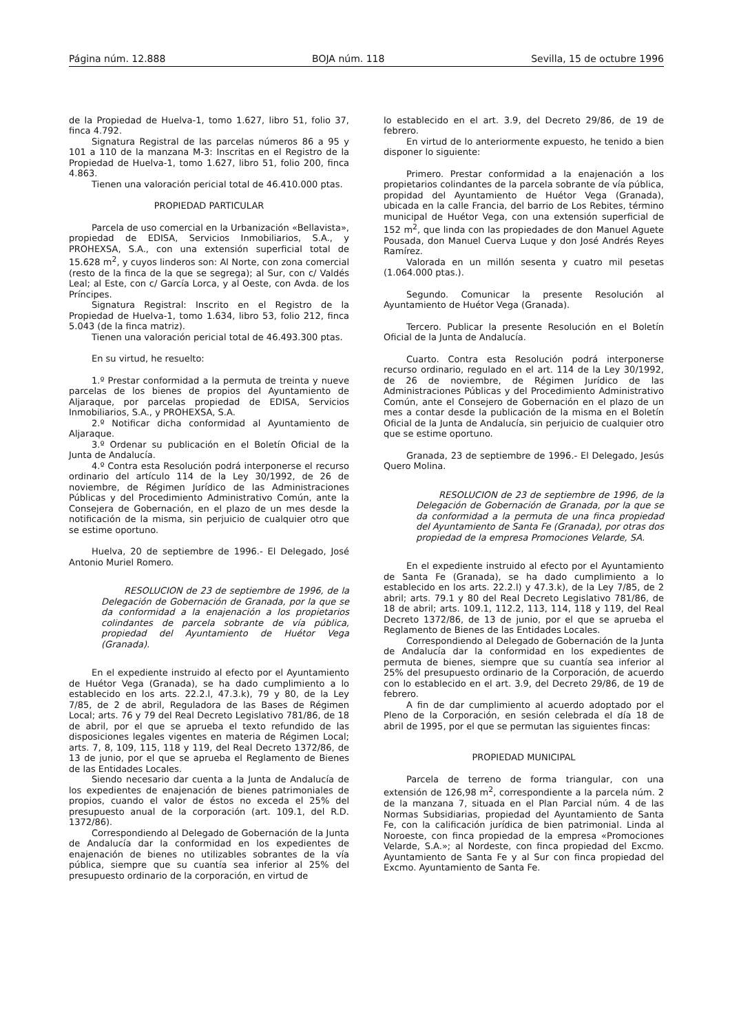Página núm. 12.888 BOJA núm. 118 Sevilla, 15 de octubre 1996
de la Propiedad de Huelva-1, tomo 1.627, libro 51, folio 37, finca 4.792.
Signatura Registral de las parcelas números 86 a 95 y 101 a 110 de la manzana M-3: Inscritas en el Registro de la Propiedad de Huelva-1, tomo 1.627, libro 51, folio 200, finca 4.863.
Tienen una valoración pericial total de 46.410.000 ptas.
PROPIEDAD PARTICULAR
Parcela de uso comercial en la Urbanización «Bellavista», propiedad de EDISA, Servicios Inmobiliarios, S.A., y PROHEXSA, S.A., con una extensión superficial total de 15.628 m<sup>2</sup>, y cuyos linderos son: Al Norte, con zona comercial (resto de la finca de la que se segrega); al Sur, con c/ Valdés Leal; al Este, con c/ García Lorca, y al Oeste, con Avda. de los Príncipes.
Signatura Registral: Inscrito en el Registro de la Propiedad de Huelva-1, tomo 1.634, libro 53, folio 212, finca 5.043 (de la finca matriz).
Tienen una valoración pericial total de 46.493.300 ptas.
En su virtud, he resuelto:
1.º Prestar conformidad a la permuta de treinta y nueve parcelas de los bienes de propios del Ayuntamiento de Aljaraque, por parcelas propiedad de EDISA, Servicios Inmobiliarios, S.A., y PROHEXSA, S.A.
2.º Notificar dicha conformidad al Ayuntamiento de Aljaraque.
3.º Ordenar su publicación en el Boletín Oficial de la Junta de Andalucía.
4.º Contra esta Resolución podrá interponerse el recurso ordinario del artículo 114 de la Ley 30/1992, de 26 de noviembre, de Régimen Jurídico de las Administraciones Públicas y del Procedimiento Administrativo Común, ante la Consejera de Gobernación, en el plazo de un mes desde la notificación de la misma, sin perjuicio de cualquier otro que se estime oportuno.
Huelva, 20 de septiembre de 1996.- El Delegado, José Antonio Muriel Romero.
RESOLUCION de 23 de septiembre de 1996, de la Delegación de Gobernación de Granada, por la que se da conformidad a la enajenación a los propietarios colindantes de parcela sobrante de vía pública, propiedad del Ayuntamiento de Huétor Vega (Granada).
En el expediente instruido al efecto por el Ayuntamiento de Huétor Vega (Granada), se ha dado cumplimiento a lo establecido en los arts. 22.2.l, 47.3.k), 79 y 80, de la Ley 7/85, de 2 de abril, Reguladora de las Bases de Régimen Local; arts. 76 y 79 del Real Decreto Legislativo 781/86, de 18 de abril, por el que se aprueba el texto refundido de las disposiciones legales vigentes en materia de Régimen Local; arts. 7, 8, 109, 115, 118 y 119, del Real Decreto 1372/86, de 13 de junio, por el que se aprueba el Reglamento de Bienes de las Entidades Locales.
Siendo necesario dar cuenta a la Junta de Andalucía de los expedientes de enajenación de bienes patrimoniales de propios, cuando el valor de éstos no exceda el 25% del presupuesto anual de la corporación (art. 109.1, del R.D. 1372/86).
Correspondiendo al Delegado de Gobernación de la Junta de Andalucía dar la conformidad en los expedientes de enajenación de bienes no utilizables sobrantes de la vía pública, siempre que su cuantía sea inferior al 25% del presupuesto ordinario de la corporación, en virtud de
lo establecido en el art. 3.9, del Decreto 29/86, de 19 de febrero.
En virtud de lo anteriormente expuesto, he tenido a bien disponer lo siguiente:
Primero. Prestar conformidad a la enajenación a los propietarios colindantes de la parcela sobrante de vía pública, propidad del Ayuntamiento de Huétor Vega (Granada), ubicada en la calle Francia, del barrio de Los Rebites, término municipal de Huétor Vega, con una extensión superficial de 152 m<sup>2</sup>, que linda con las propiedades de don Manuel Aguete Pousada, don Manuel Cuerva Luque y don José Andrés Reyes Ramírez.
Valorada en un millón sesenta y cuatro mil pesetas (1.064.000 ptas.).
Segundo. Comunicar la presente Resolución al Ayuntamiento de Huétor Vega (Granada).
Tercero. Publicar la presente Resolución en el Boletín Oficial de la Junta de Andalucía.
Cuarto. Contra esta Resolución podrá interponerse recurso ordinario, regulado en el art. 114 de la Ley 30/1992, de 26 de noviembre, de Régimen Jurídico de las Administraciones Públicas y del Procedimiento Administrativo Común, ante el Consejero de Gobernación en el plazo de un mes a contar desde la publicación de la misma en el Boletín Oficial de la Junta de Andalucía, sin perjuicio de cualquier otro que se estime oportuno.
Granada, 23 de septiembre de 1996.- El Delegado, Jesús Quero Molina.
RESOLUCION de 23 de septiembre de 1996, de la Delegación de Gobernación de Granada, por la que se da conformidad a la permuta de una finca propiedad del Ayuntamiento de Santa Fe (Granada), por otras dos propiedad de la empresa Promociones Velarde, SA.
En el expediente instruido al efecto por el Ayuntamiento de Santa Fe (Granada), se ha dado cumplimiento a lo establecido en los arts. 22.2.l) y 47.3.k), de la Ley 7/85, de 2 abril; arts. 79.1 y 80 del Real Decreto Legislativo 781/86, de 18 de abril; arts. 109.1, 112.2, 113, 114, 118 y 119, del Real Decreto 1372/86, de 13 de junio, por el que se aprueba el Reglamento de Bienes de las Entidades Locales.
Correspondiendo al Delegado de Gobernación de la Junta de Andalucía dar la conformidad en los expedientes de permuta de bienes, siempre que su cuantía sea inferior al 25% del presupuesto ordinario de la Corporación, de acuerdo con lo establecido en el art. 3.9, del Decreto 29/86, de 19 de febrero.
A fin de dar cumplimiento al acuerdo adoptado por el Pleno de la Corporación, en sesión celebrada el día 18 de abril de 1995, por el que se permutan las siguientes fincas:
PROPIEDAD MUNICIPAL
Parcela de terreno de forma triangular, con una extensión de 126,98 m<sup>2</sup>, correspondiente a la parcela núm. 2 de la manzana 7, situada en el Plan Parcial núm. 4 de las Normas Subsidiarias, propiedad del Ayuntamiento de Santa Fe, con la calificación jurídica de bien patrimonial. Linda al Noroeste, con finca propiedad de la empresa «Promociones Velarde, S.A.»; al Nordeste, con finca propiedad del Excmo. Ayuntamiento de Santa Fe y al Sur con finca propiedad del Excmo. Ayuntamiento de Santa Fe.